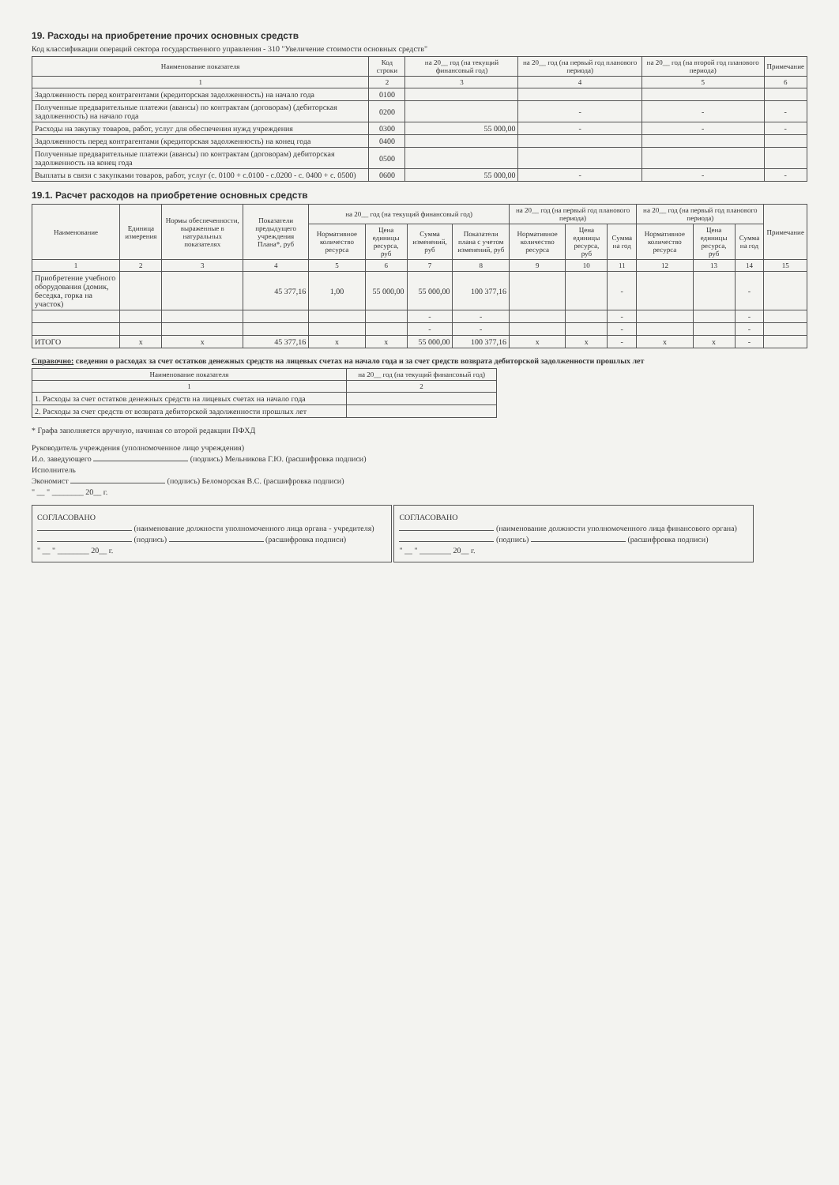19. Расходы на приобретение прочих основных средств
Код классификации операций сектора государственного управления - 310 "Увеличение стоимости основных средств"
| Наименование показателя | Код строки | на 20__ год (на текущий финансовый год) | на 20__ год (на первый год планового периода) | на 20__ год (на второй год планового периода) | Примечание |
| --- | --- | --- | --- | --- | --- |
| 1 | 2 | 3 | 4 | 5 | 6 |
| Задолженность перед контрагентами (кредиторская задолженность) на начало года | 0100 | | | | |
| Полученные предварительные платежи (авансы) по контрактам (договорам) (дебиторская задолженность) на начало года | 0200 | | - | - | - |
| Расходы на закупку товаров, работ, услуг для обеспечения нужд учреждения | 0300 | 55 000,00 | - | - | - |
| Задолженность перед контрагентами (кредиторская задолженность) на конец года | 0400 | | | | |
| Полученные предварительные платежи (авансы) по контрактам (договорам) дебиторская задолженность на конец года | 0500 | | | | |
| Выплаты в связи с закупками товаров, работ, услуг (с. 0100 + с.0100 - с.0200 - с. 0400 + с. 0500) | 0600 | 55 000,00 | - | - | - |
19.1. Расчет расходов на приобретение основных средств
| Наименование | Единица измерения | Нормы обеспеченности, выраженные в натуральных показателях | Показатели предыдущего учреждения Плана*, руб | на 20__ год (на текущий финансовый год) | | | | на 20__ год (на первый год планового периода) | | | на 20__ год (на первый год планового периода) | | | Примечание |
| --- | --- | --- | --- | --- | --- | --- | --- | --- | --- | --- | --- | --- | --- | --- |
| | | | | Нормативное количество ресурса | Цена единицы ресурса, руб | Сумма изменений, руб | Показатели плана с учетом изменений, руб | Нормативное количество ресурса | Цена единицы ресурса, руб | Сумма на год | Нормативное количество ресурса | Цена единицы ресурса, руб | Сумма на год | |
| 1 | 2 | 3 | 4 | 5 | 6 | 7 | 8 | 9 | 10 | 11 | 12 | 13 | 14 | 15 |
| Приобретение учебного оборудования (домик, беседка, горка на участок) | | | 45 377,16 | 1,00 | 55 000,00 | 55 000,00 | 100 377,16 | | | - | | | - | |
| | | | | | | - | - | | | - | | | - | |
| | | | | | | - | - | | | - | | | - | |
| ИТОГО | x | x | 45 377,16 | x | x | 55 000,00 | 100 377,16 | x | x | - | x | x | - | |
Справочно: сведения о расходах за счет остатков денежных средств на лицевых счетах на начало года и за счет средств возврата дебиторской задолженности прошлых лет
| Наименование показателя | на 20__ год (на текущий финансовый год) |
| --- | --- |
| 1 | 2 |
| 1. Расходы за счет остатков денежных средств на лицевых счетах на начало года | |
| 2. Расходы за счет средств от возврата дебиторской задолженности прошлых лет | |
* Графа заполняется вручную, начиная со второй редакции ПФХД
Руководитель учреждения (уполномоченное лицо учреждения)
И.о. заведующего (подпись) Мельникова Г.Ю. (расшифровка подписи)
Исполнитель
Экономист (подпись) Беломорская В.С. (расшифровка подписи)
" __ " ________ 20__ г.
СОГЛАСОВАНО
(наименование должности уполномоченного лица органа - учредителя)
(подпись) (расшифровка подписи)
" __ " ________ 20__ г.
СОГЛАСОВАНО
(наименование должности уполномоченного лица финансового органа)
(подпись) (расшифровка подписи)
" __ " ________ 20__ г.